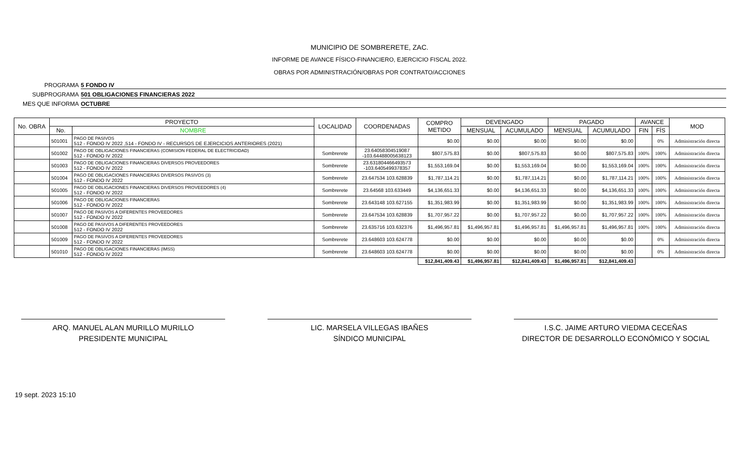MUNICIPIO DE SOMBRERETE, ZAC.
INFORME DE AVANCE FÍSICO-FINANCIERO, EJERCICIO FISCAL 2022.
OBRAS POR ADMINISTRACIÓN/OBRAS POR CONTRATO/ACCIONES
PROGRAMA 5 FONDO IV
SUBPROGRAMA 501 OBLIGACIONES FINANCIERAS 2022
MES QUE INFORMA OCTUBRE
| No. OBRA | PROYECTO | | LOCALIDAD | COORDENADAS | COMPRO METIDO | DEVENGADO | | PAGADO | | AVANCE | | MOD |
| --- | --- | --- | --- | --- | --- | --- | --- | --- | --- | --- | --- | --- |
| | No. | NOMBRE | | | | MENSUAL | ACUMULADO | MENSUAL | ACUMULADO | FIN | FÍS | |
| | 501001 | PAGO DE PASIVOS 512 - FONDO IV 2022 ,514 - FONDO IV - RECURSOS DE EJERCICIOS ANTERIORES (2021) | | | $0.00 | $0.00 | $0.00 | $0.00 | $0.00 | | 0% | Administración directa |
| | 501002 | PAGO DE OBLIGACIONES FINANCIERAS (COMISION FEDERAL DE ELECTRICIDAD) 512 - FONDO IV 2022 | Sombrerete | 23.64058304519087 -103.64488005638123 | $807,575.83 | $0.00 | $807,575.83 | $0.00 | $807,575.83 | 100% | 100% | Administración directa |
| | 501003 | PAGO DE OBLIGACIONES FINANCIERAS DIVERSOS PROVEEDORES 512 - FONDO IV 2022 | Sombrerete | 23.631804466493573 -103.6405499378357 | $1,553,169.04 | $0.00 | $1,553,169.04 | $0.00 | $1,553,169.04 | 100% | 100% | Administración directa |
| | 501004 | PAGO DE OBLIGACIONES FINANCIERAS DIVERSOS PASIVOS (3) 512 - FONDO IV 2022 | Sombrerete | 23.647534 103.628839 | $1,787,114.21 | $0.00 | $1,787,114.21 | $0.00 | $1,787,114.21 | 100% | 100% | Administración directa |
| | 501005 | PAGO DE OBLIGACIONES FINANCIERAS DIVERSOS PROVEEDORES (4) 512 - FONDO IV 2022 | Sombrerete | 23.64568 103.633449 | $4,136,651.33 | $0.00 | $4,136,651.33 | $0.00 | $4,136,651.33 | 100% | 100% | Administración directa |
| | 501006 | PAGO DE OBLIGACIONES FINANCIERAS 512 - FONDO IV 2022 | Sombrerete | 23.643148 103.627155 | $1,351,983.99 | $0.00 | $1,351,983.99 | $0.00 | $1,351,983.99 | 100% | 100% | Administración directa |
| | 501007 | PAGO DE PASIVOS A DIFERENTES PROVEEDORES 512 - FONDO IV 2022 | Sombrerete | 23.647534 103.628839 | $1,707,957.22 | $0.00 | $1,707,957.22 | $0.00 | $1,707,957.22 | 100% | 100% | Administración directa |
| | 501008 | PAGO DE PASIVOS A DIFERENTES PROVEEDORES 512 - FONDO IV 2022 | Sombrerete | 23.635716 103.632376 | $1,496,957.81 | $1,496,957.81 | $1,496,957.81 | $1,496,957.81 | $1,496,957.81 | 100% | 100% | Administración directa |
| | 501009 | PAGO DE PASIVOS A DIFERENTES PROVEEDORES 512 - FONDO IV 2022 | Sombrerete | 23.648603 103.624778 | $0.00 | $0.00 | $0.00 | $0.00 | $0.00 | | 0% | Administración directa |
| | 501010 | PAGO DE OBLIGACIONES FINANCIERAS (IMSS) 512 - FONDO IV 2022 | Sombrerete | 23.648603 103.624778 | $0.00 | $0.00 | $0.00 | $0.00 | $0.00 | | 0% | Administración directa |
| | | | | | $12,841,409.43 | $1,496,957.81 | $12,841,409.43 | $1,496,957.81 | $12,841,409.43 | | | |
ARQ. MANUEL ALAN MURILLO MURILLO
PRESIDENTE MUNICIPAL
LIC. MARSELA VILLEGAS IBAÑES
SÍNDICO MUNICIPAL
I.S.C. JAIME ARTURO VIEDMA CECEÑAS
DIRECTOR DE DESARROLLO ECONÓMICO Y SOCIAL
19 sept. 2023 15:10